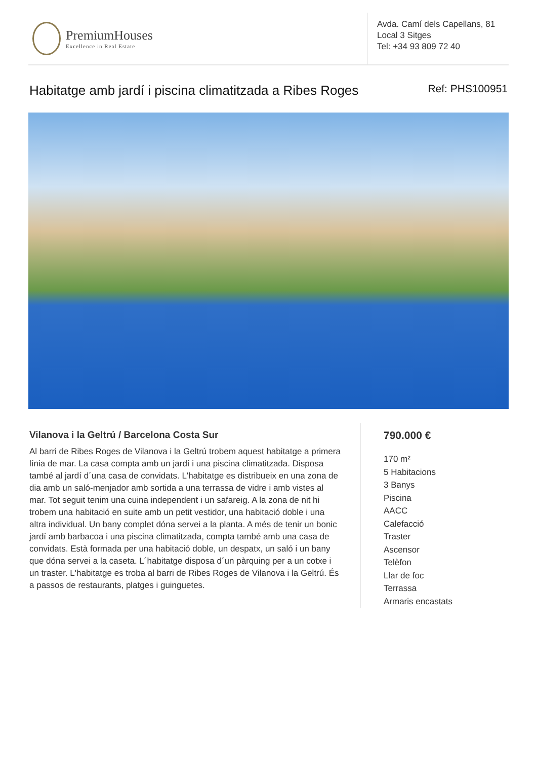PremiumHouses
Excellence in Real Estate
Avda. Camí dels Capellans, 81
Local 3 Sitges
Tel: +34 93 809 72 40
Habitatge amb jardí i piscina climatitzada a Ribes Roges Ref: PHS100951
Vilanova i la Geltrú / Barcelona Costa Sur
Al barri de Ribes Roges de Vilanova i la Geltrú trobem aquest habitatge a primera línia de mar. La casa compta amb un jardí i una piscina climatitzada. Disposa també al jardí d´una casa de convidats. L'habitatge es distribueix en una zona de dia amb un saló-menjador amb sortida a una terrassa de vidre i amb vistes al mar. Tot seguit tenim una cuina independent i un safareig. A la zona de nit hi trobem una habitació en suite amb un petit vestidor, una habitació doble i una altra individual. Un bany complet dóna servei a la planta. A més de tenir un bonic jardí amb barbacoa i una piscina climatitzada, compta també amb una casa de convidats. Està formada per una habitació doble, un despatx, un saló i un bany que dóna servei a la caseta. L´habitatge disposa d´un pàrquing per a un cotxe i un traster. L'habitatge es troba al barri de Ribes Roges de Vilanova i la Geltrú. És a passos de restaurants, platges i guinguetes.
790.000 €
170 m²
5 Habitacions
3 Banys
Piscina
AACC
Calefacció
Traster
Ascensor
Telèfon
Llar de foc
Terrassa
Armaris encastats